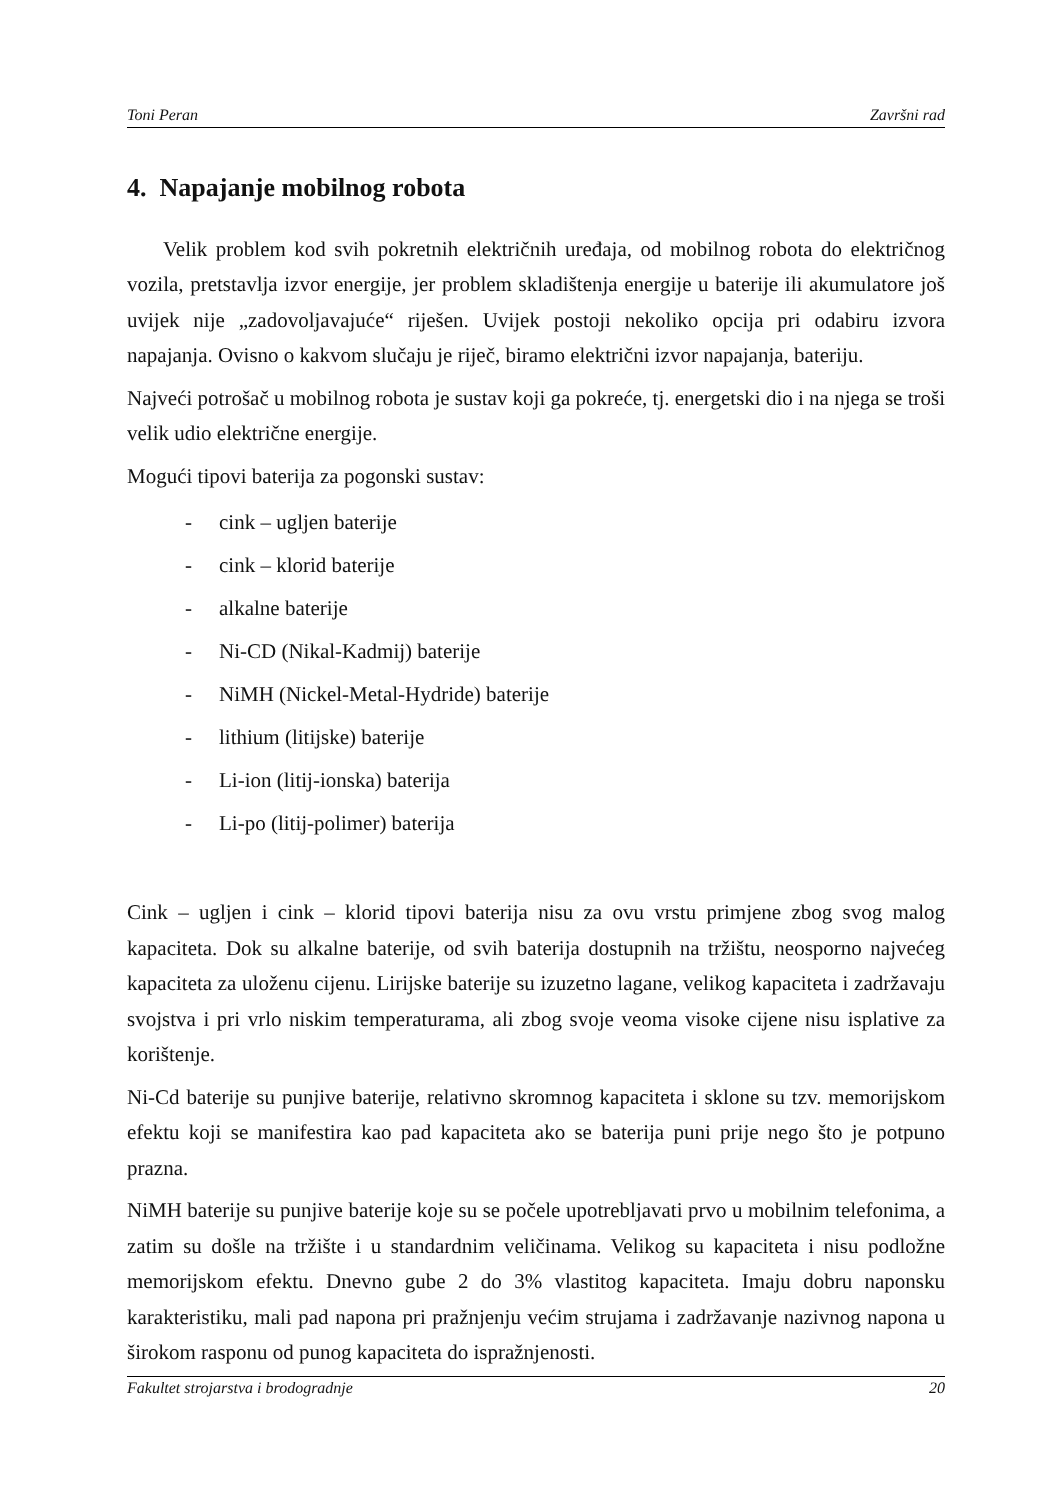Toni Peran Završni rad
4. Napajanje mobilnog robota
Velik problem kod svih pokretnih električnih uređaja, od mobilnog robota do električnog vozila, pretstavlja izvor energije, jer problem skladištenja energije u baterije ili akumulatore još uvijek nije „zadovoljavajuće“ riješen. Uvijek postoji nekoliko opcija pri odabiru izvora napajanja. Ovisno o kakvom slučaju je riječ, biramo električni izvor napajanja, bateriju.
Najveći potrošač u mobilnog robota je sustav koji ga pokreće, tj. energetski dio i na njega se troši velik udio električne energije.
Mogući tipovi baterija za pogonski sustav:
- cink – ugljen baterije
- cink – klorid baterije
- alkalne baterije
- Ni-CD (Nikal-Kadmij) baterije
- NiMH (Nickel-Metal-Hydride) baterije
- lithium (litijske) baterije
- Li-ion (litij-ionska) baterija
- Li-po (litij-polimer) baterija
Cink – ugljen i cink – klorid tipovi baterija nisu za ovu vrstu primjene zbog svog malog kapaciteta. Dok su alkalne baterije, od svih baterija dostupnih na tržištu, neosporno najvećeg kapaciteta za uloženu cijenu. Lirijske baterije su izuzetno lagane, velikog kapaciteta i zadržavaju svojstva i pri vrlo niskim temperaturama, ali zbog svoje veoma visoke cijene nisu isplative za korištenje.
Ni-Cd baterije su punjive baterije, relativno skromnog kapaciteta i sklone su tzv. memorijskom efektu koji se manifestira kao pad kapaciteta ako se baterija puni prije nego što je potpuno prazna.
NiMH baterije su punjive baterije koje su se počele upotrebljavati prvo u mobilnim telefonima, a zatim su došle na tržište i u standardnim veličinama. Velikog su kapaciteta i nisu podložne memorijskom efektu. Dnevno gube 2 do 3% vlastitog kapaciteta. Imaju dobru naponsku karakteristiku, mali pad napona pri pražnjenju većim strujama i zadržavanje nazivnog napona u širokom rasponu od punog kapaciteta do ispražnjenosti.
Fakultet strojarstva i brodogradnje 20